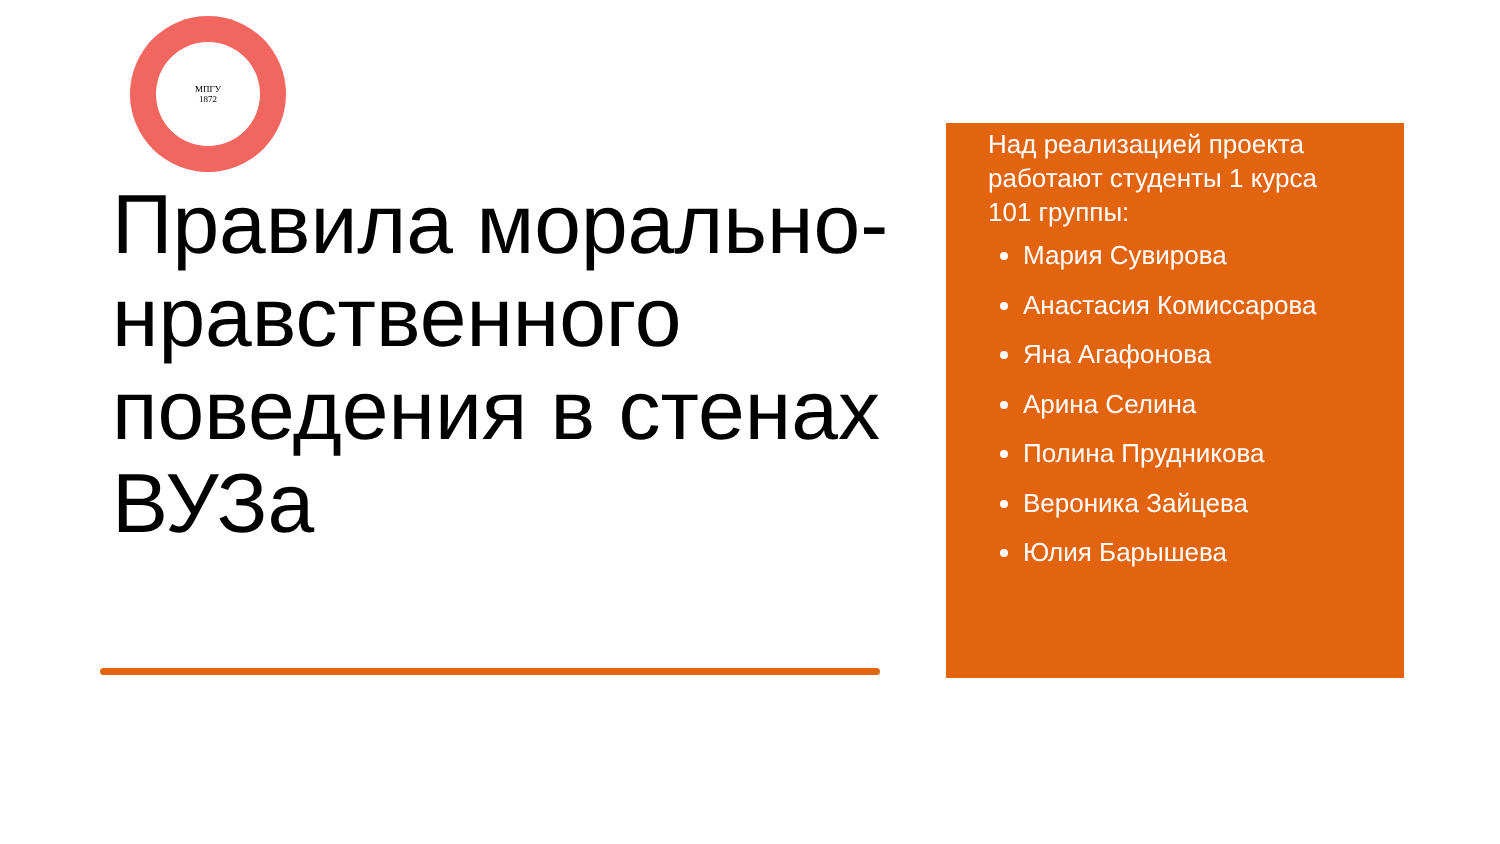МПГУ
1872
Правила морально-нравственного поведения в стенах ВУЗа
Над реализацией проекта работают студенты 1 курса 101 группы:
Мария Сувирова
Анастасия Комиссарова
Яна Агафонова
Арина Селина
Полина Прудникова
Вероника Зайцева
Юлия Барышева